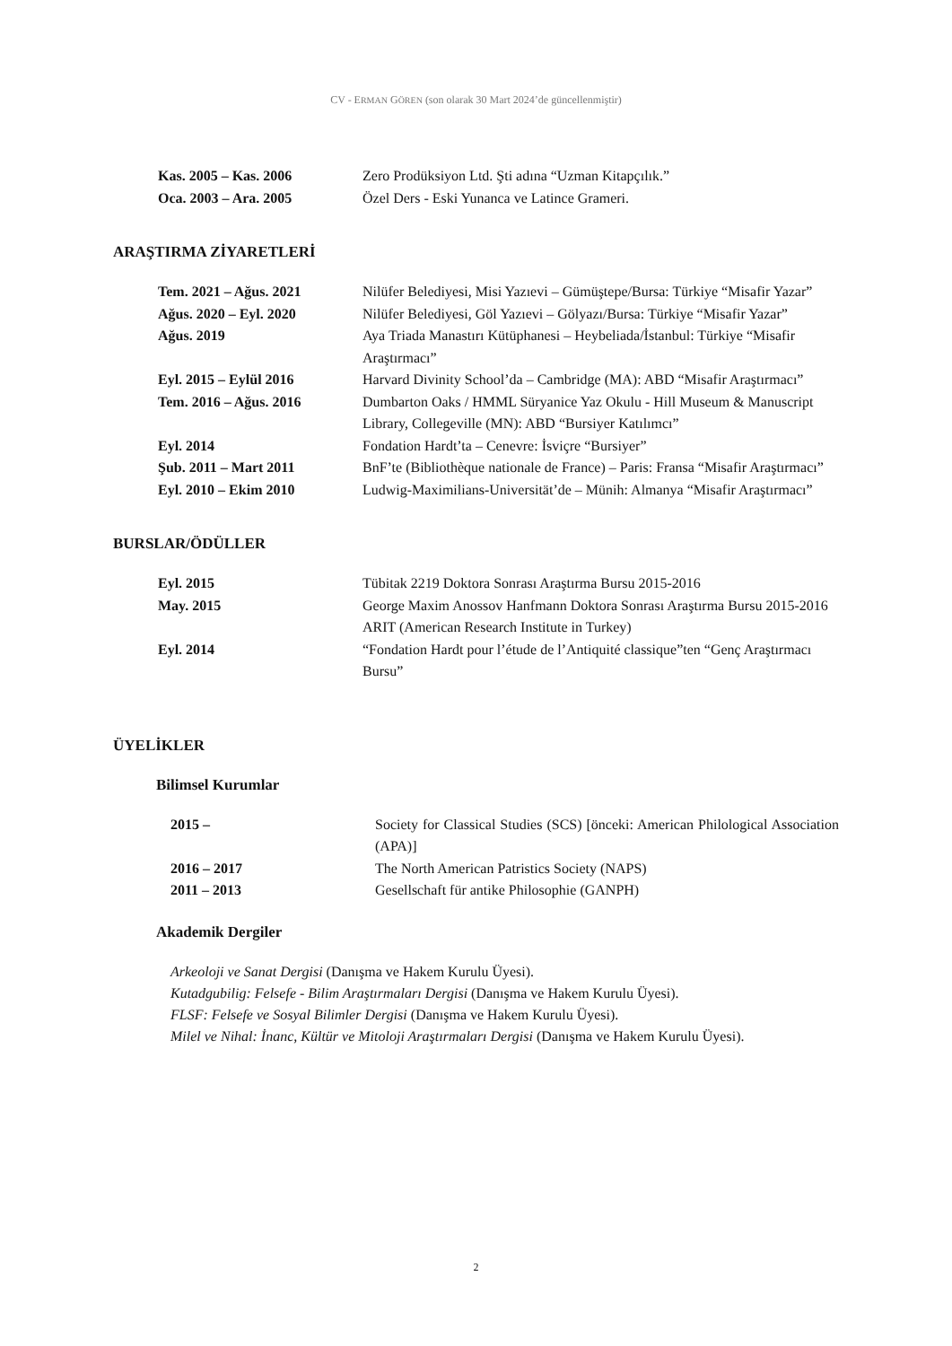CV - ERMAN GÖREN (son olarak 30 Mart 2024’de güncellenmiştir)
| Kas. 2005 – Kas. 2006 | Zero Prodüksiyon Ltd. Şti adına “Uzman Kitapçılık.” |
| Oca. 2003 – Ara. 2005 | Özel Ders - Eski Yunanca ve Latince Grameri. |
ARAŞTIRMA ZİYARETLERİ
| Tem. 2021 – Ağus. 2021 | Nilüfer Belediyesi, Misi Yazıevi – Gümüştepe/Bursa: Türkiye “Misafir Yazar” |
| Ağus. 2020 – Eyl. 2020 | Nilüfer Belediyesi, Göl Yazıevi – Gölyazı/Bursa: Türkiye “Misafir Yazar” |
| Ağus. 2019 | Aya Triada Manastırı Kütüphanesi – Heybeliada/İstanbul: Türkiye “Misafir Araştırmacı” |
| Eyl. 2015 – Eylül 2016 | Harvard Divinity School’da – Cambridge (MA): ABD “Misafir Araştırmacı” |
| Tem. 2016 – Ağus. 2016 | Dumbarton Oaks / HMML Süryanice Yaz Okulu - Hill Museum & Manuscript Library, Collegeville (MN): ABD “Bursiyer Katılımcı” |
| Eyl. 2014 | Fondation Hardt’ta – Cenevre: İsviçre “Bursiyer” |
| Şub. 2011 – Mart 2011 | BnF’te (Bibliothèque nationale de France) – Paris: Fransa “Misafir Araştırmacı” |
| Eyl. 2010 – Ekim 2010 | Ludwig-Maximilians-Universität’de – Münih: Almanya “Misafir Araştırmacı” |
BURSLAR/ÖDÜLLER
| Eyl. 2015 | Tübitak 2219 Doktora Sonrası Araştırma Bursu 2015-2016 |
| May. 2015 | George Maxim Anossov Hanfmann Doktora Sonrası Araştırma Bursu 2015-2016 ARIT (American Research Institute in Turkey) |
| Eyl. 2014 | “Fondation Hardt pour l’étude de l’Antiquité classique”ten “Genç Araştırmacı Bursu” |
ÜYELİKLER
Bilimsel Kurumlar
| 2015 – | Society for Classical Studies (SCS) [önceki: American Philological Association (APA)] |
| 2016 – 2017 | The North American Patristics Society (NAPS) |
| 2011 – 2013 | Gesellschaft für antike Philosophie (GANPH) |
Akademik Dergiler
Arkeoloji ve Sanat Dergisi (Danışma ve Hakem Kurulu Üyesi).
Kutadgubilig: Felsefe - Bilim Araştırmaları Dergisi (Danışma ve Hakem Kurulu Üyesi).
FLSF: Felsefe ve Sosyal Bilimler Dergisi (Danışma ve Hakem Kurulu Üyesi).
Milel ve Nihal: İnanc, Kültür ve Mitoloji Araştırmaları Dergisi (Danışma ve Hakem Kurulu Üyesi).
2